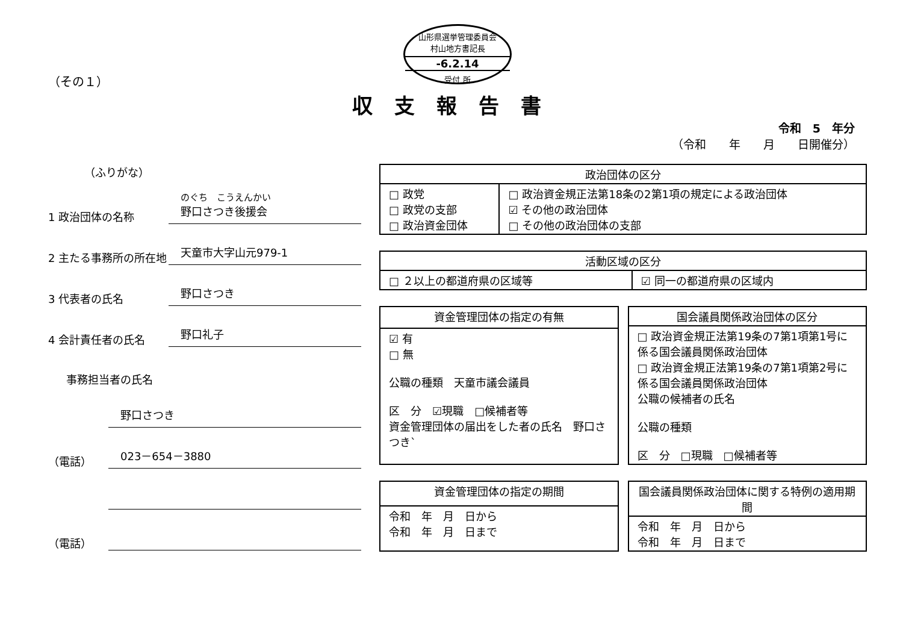山形県選挙管理委員会
村山地方書記長
-6.2.14
受付 所
（その１）
収支報告書
令和　5　年分
（令和　　年　　月　　日開催分）
（ふりがな）
1 政治団体の名称 のぐち　こうえんかい
野口さつき後援会
2 主たる事務所の所在地 天童市大字山元979-1
3 代表者の氏名 野口さつき
4 会計責任者の氏名 野口礼子
事務担当者の氏名
野口さつき
（電話） 023－654－3880
（電話）
| 政治団体の区分 | |
| --- | --- |
| □ 政党 □ 政党の支部 □ 政治資金団体 | □ 政治資金規正法第18条の2第1項の規定による政治団体 ☑ その他の政治団体 □ その他の政治団体の支部 |
| 活動区域の区分 | |
| --- | --- |
| □ ２以上の都道府県の区域等 | ☑ 同一の都道府県の区域内 |
| 資金管理団体の指定の有無 |
| --- |
| ☑ 有 □ 無 公職の種類 天童市議会議員 区 分 ☑現職 □候補者等 資金管理団体の届出をした者の氏名 野口さつき` |
| 国会議員関係政治団体の区分 |
| --- |
| □ 政治資金規正法第19条の7第1項第1号に係る国会議員関係政治団体 □ 政治資金規正法第19条の7第1項第2号に係る国会議員関係政治団体 公職の候補者の氏名 公職の種類 区 分 □現職 □候補者等 |
| 資金管理団体の指定の期間 |
| --- |
| 令和 年 月 日から 令和 年 月 日まで |
| 国会議員関係政治団体に関する特例の適用期間 |
| --- |
| 令和 年 月 日から 令和 年 月 日まで |